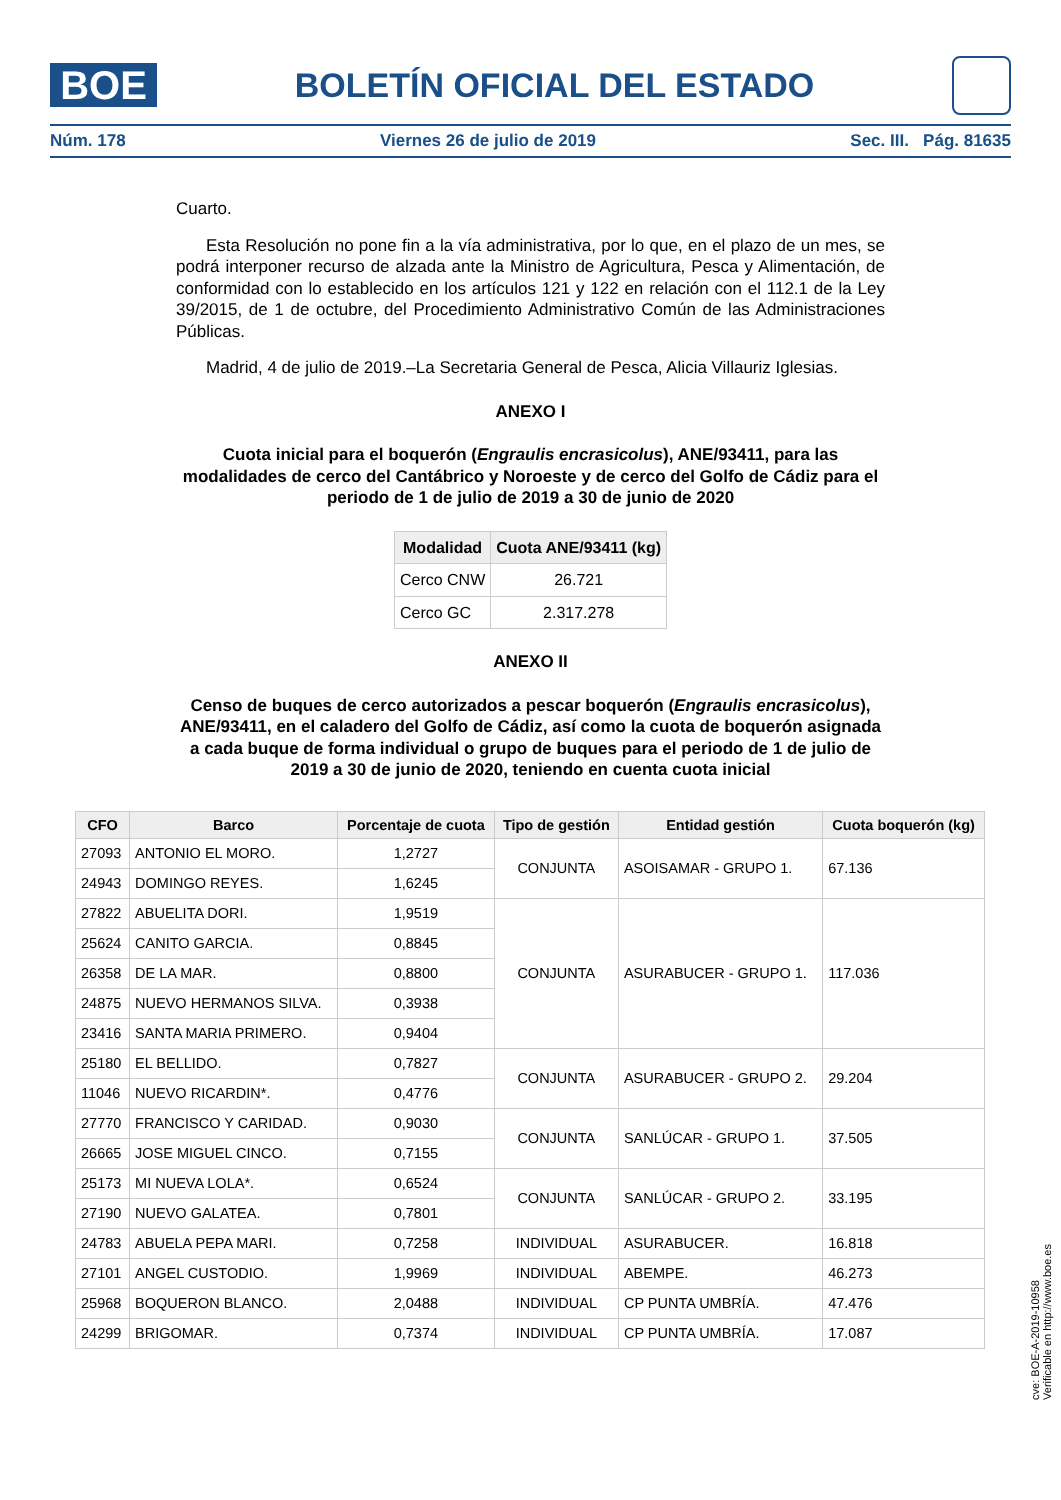BOE
BOLETÍN OFICIAL DEL ESTADO
Núm. 178 Viernes 26 de julio de 2019 Sec. III. Pág. 81635
Cuarto.
Esta Resolución no pone fin a la vía administrativa, por lo que, en el plazo de un mes, se podrá interponer recurso de alzada ante la Ministro de Agricultura, Pesca y Alimentación, de conformidad con lo establecido en los artículos 121 y 122 en relación con el 112.1 de la Ley 39/2015, de 1 de octubre, del Procedimiento Administrativo Común de las Administraciones Públicas.
Madrid, 4 de julio de 2019.–La Secretaria General de Pesca, Alicia Villauriz Iglesias.
ANEXO I
Cuota inicial para el boquerón (Engraulis encrasicolus), ANE/93411, para las modalidades de cerco del Cantábrico y Noroeste y de cerco del Golfo de Cádiz para el periodo de 1 de julio de 2019 a 30 de junio de 2020
| Modalidad | Cuota ANE/93411 (kg) |
| --- | --- |
| Cerco CNW | 26.721 |
| Cerco GC | 2.317.278 |
ANEXO II
Censo de buques de cerco autorizados a pescar boquerón (Engraulis encrasicolus), ANE/93411, en el caladero del Golfo de Cádiz, así como la cuota de boquerón asignada a cada buque de forma individual o grupo de buques para el periodo de 1 de julio de 2019 a 30 de junio de 2020, teniendo en cuenta cuota inicial
| CFO | Barco | Porcentaje de cuota | Tipo de gestión | Entidad gestión | Cuota boquerón (kg) |
| --- | --- | --- | --- | --- | --- |
| 27093 | ANTONIO EL MORO. | 1,2727 | CONJUNTA | ASOISAMAR - GRUPO 1. | 67.136 |
| 24943 | DOMINGO REYES. | 1,6245 | | | |
| 27822 | ABUELITA DORI. | 1,9519 | CONJUNTA | ASURABUCER - GRUPO 1. | 117.036 |
| 25624 | CANITO GARCIA. | 0,8845 | | | |
| 26358 | DE LA MAR. | 0,8800 | | | |
| 24875 | NUEVO HERMANOS SILVA. | 0,3938 | | | |
| 23416 | SANTA MARIA PRIMERO. | 0,9404 | | | |
| 25180 | EL BELLIDO. | 0,7827 | CONJUNTA | ASURABUCER - GRUPO 2. | 29.204 |
| 11046 | NUEVO RICARDIN*. | 0,4776 | | | |
| 27770 | FRANCISCO Y CARIDAD. | 0,9030 | CONJUNTA | SANLÚCAR - GRUPO 1. | 37.505 |
| 26665 | JOSE MIGUEL CINCO. | 0,7155 | | | |
| 25173 | MI NUEVA LOLA*. | 0,6524 | CONJUNTA | SANLÚCAR - GRUPO 2. | 33.195 |
| 27190 | NUEVO GALATEA. | 0,7801 | | | |
| 24783 | ABUELA PEPA MARI. | 0,7258 | INDIVIDUAL | ASURABUCER. | 16.818 |
| 27101 | ANGEL CUSTODIO. | 1,9969 | INDIVIDUAL | ABEMPE. | 46.273 |
| 25968 | BOQUERON BLANCO. | 2,0488 | INDIVIDUAL | CP PUNTA UMBRÍA. | 47.476 |
| 24299 | BRIGOMAR. | 0,7374 | INDIVIDUAL | CP PUNTA UMBRÍA. | 17.087 |
cve: BOE-A-2019-10958
Verificable en http://www.boe.es